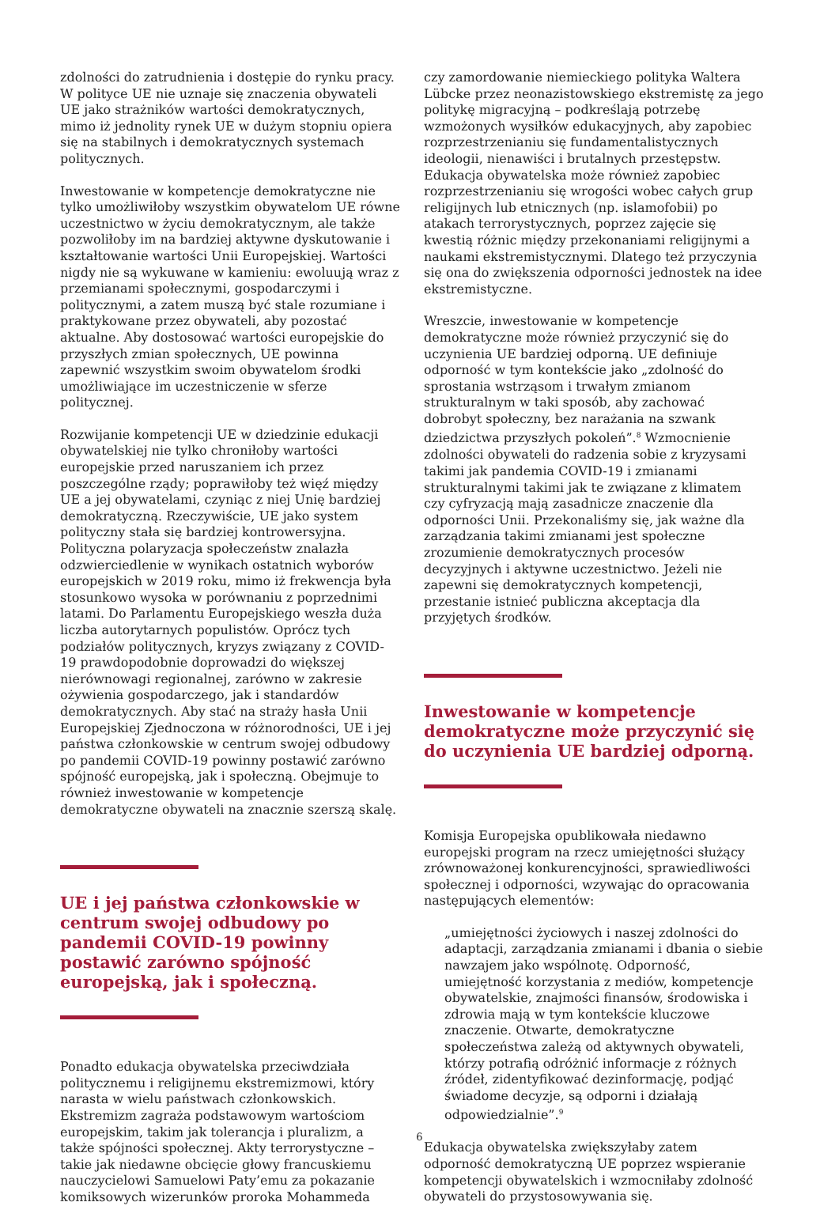zdolności do zatrudnienia i dostępie do rynku pracy. W polityce UE nie uznaje się znaczenia obywateli UE jako strażników wartości demokratycznych, mimo iż jednolity rynek UE w dużym stopniu opiera się na stabilnych i demokratycznych systemach politycznych.
Inwestowanie w kompetencje demokratyczne nie tylko umożliwiłoby wszystkim obywatelom UE równe uczestnictwo w życiu demokratycznym, ale także pozwoliłoby im na bardziej aktywne dyskutowanie i kształtowanie wartości Unii Europejskiej. Wartości nigdy nie są wykuwane w kamieniu: ewoluują wraz z przemianami społecznymi, gospodarczymi i politycznymi, a zatem muszą być stale rozumiane i praktykowane przez obywateli, aby pozostać aktualne. Aby dostosować wartości europejskie do przyszłych zmian społecznych, UE powinna zapewnić wszystkim swoim obywatelom środki umożliwiające im uczestniczenie w sferze politycznej.
Rozwijanie kompetencji UE w dziedzinie edukacji obywatelskiej nie tylko chroniłoby wartości europejskie przed naruszaniem ich przez poszczególne rządy; poprawiłoby też więź między UE a jej obywatelami, czyniąc z niej Unię bardziej demokratyczną. Rzeczywiście, UE jako system polityczny stała się bardziej kontrowersyjna. Polityczna polaryzacja społeczeństw znalazła odzwierciedlenie w wynikach ostatnich wyborów europejskich w 2019 roku, mimo iż frekwencja była stosunkowo wysoka w porównaniu z poprzednimi latami. Do Parlamentu Europejskiego weszła duża liczba autorytarnych populistów. Oprócz tych podziałów politycznych, kryzys związany z COVID-19 prawdopodobnie doprowadzi do większej nierównowagi regionalnej, zarówno w zakresie ożywienia gospodarczego, jak i standardów demokratycznych. Aby stać na straży hasła Unii Europejskiej Zjednoczona w różnorodności, UE i jej państwa członkowskie w centrum swojej odbudowy po pandemii COVID-19 powinny postawić zarówno spójność europejską, jak i społeczną. Obejmuje to również inwestowanie w kompetencje demokratyczne obywateli na znacznie szerszą skalę.
UE i jej państwa członkowskie w centrum swojej odbudowy po pandemii COVID-19 powinny postawić zarówno spójność europejską, jak i społeczną.
Ponadto edukacja obywatelska przeciwdziała politycznemu i religijnemu ekstremizmowi, który narasta w wielu państwach członkowskich. Ekstremizm zagraża podstawowym wartościom europejskim, takim jak tolerancja i pluralizm, a także spójności społecznej. Akty terrorystyczne – takie jak niedawne obcięcie głowy francuskiemu nauczycielowi Samuelowi Paty’emu za pokazanie komiksowych wizerunków proroka Mohammeda
czy zamordowanie niemieckiego polityka Waltera Lübcke przez neonazistowskiego ekstremistę za jego politykę migracyjną – podkreślają potrzebę wzmożonych wysiłków edukacyjnych, aby zapobiec rozprzestrzenianiu się fundamentalistycznych ideologii, nienawiści i brutalnych przestępstw. Edukacja obywatelska może również zapobiec rozprzestrzenianiu się wrogości wobec całych grup religijnych lub etnicznych (np. islamofobii) po atakach terrorystycznych, poprzez zajęcie się kwestią różnic między przekonaniami religijnymi a naukami ekstremistycznymi. Dlatego też przyczynia się ona do zwiększenia odporności jednostek na idee ekstremistyczne.
Wreszcie, inwestowanie w kompetencje demokratyczne może również przyczynić się do uczynienia UE bardziej odporną. UE definiuje odporność w tym kontekście jako „zdolność do sprostania wstrząsom i trwałym zmianom strukturalnym w taki sposób, aby zachować dobrobyt społeczny, bez narażania na szwank dziedzictwa przyszłych pokoleń”.<sup>8</sup> Wzmocnienie zdolności obywateli do radzenia sobie z kryzysami takimi jak pandemia COVID-19 i zmianami strukturalnymi takimi jak te związane z klimatem czy cyfryzacją mają zasadnicze znaczenie dla odporności Unii. Przekonaliśmy się, jak ważne dla zarządzania takimi zmianami jest społeczne zrozumienie demokratycznych procesów decyzyjnych i aktywne uczestnictwo. Jeżeli nie zapewni się demokratycznych kompetencji, przestanie istnieć publiczna akceptacja dla przyjętych środków.
Inwestowanie w kompetencje demokratyczne może przyczynić się do uczynienia UE bardziej odporną.
Komisja Europejska opublikowała niedawno europejski program na rzecz umiejętności służący zrównoważonej konkurencyjności, sprawiedliwości społecznej i odporności, wzywając do opracowania następujących elementów:
„umiejętności życiowych i naszej zdolności do adaptacji, zarządzania zmianami i dbania o siebie nawzajem jako wspólnotę. Odporność, umiejętność korzystania z mediów, kompetencje obywatelskie, znajmości finansów, środowiska i zdrowia mają w tym kontekście kluczowe znaczenie. Otwarte, demokratyczne społeczeństwa zależą od aktywnych obywateli, którzy potrafią odróżnić informacje z różnych źródeł, zidentyfikować dezinformację, podjąć świadome decyzje, są odporni i działają odpowiedzialnie”.<sup>9</sup>
Edukacja obywatelska zwiększyłaby zatem odporność demokratyczną UE poprzez wspieranie kompetencji obywatelskich i wzmocniłaby zdolność obywateli do przystosowywania się.
6